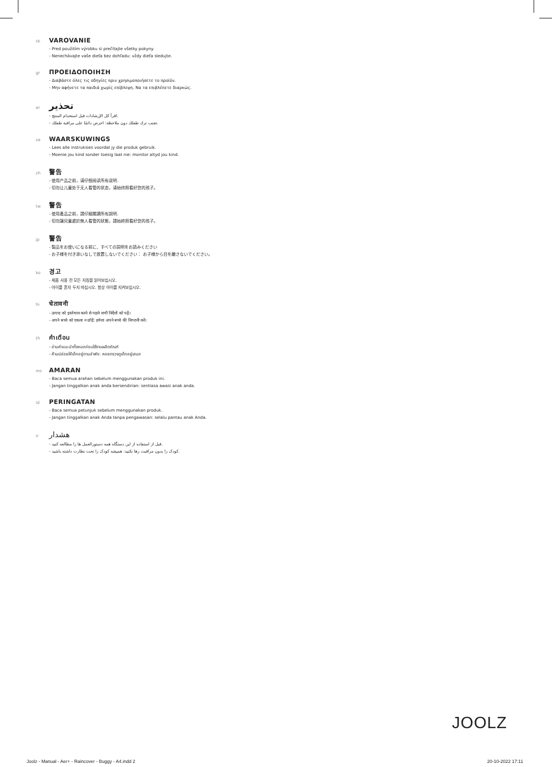sk VAROVANIE
- Pred použitím výrobku si prečítajte všetky pokyny.
- Nenechávajte vaše dieťa bez dohľadu: vždy dieťa sledujte.
gr ΠΡΟΕΙΔΟΠΟΙΗΣΗ
- Διαβάστε όλες τις οδηγίες πριν χρησιμοποιήσετε το προϊόν.
- Μην αφήνετε τα παιδιά χωρίς επίβλεψη. Να τα επιβλέπετε διαρκώς.
ar تحذير
- اقرأ كل الإرشادات قبل استخدام المنتج.
- تجنب ترك طفلك دون ملاحظة: احرص دائمًا على مراقبة طفلك.
za WAARSKUWINGS
- Lees alle instruksies voordat jy die produk gebruik.
- Moenie jou kind sonder toesig laat nie: monitor altyd jou kind.
zh 警告
- 使用产品之前，请仔细阅读所有说明.
- 切勿让儿童处于无人看管的状态，请始终照看好您的孩子。
tw 警告
- 使用產品之前，請仔細閱讀所有說明.
- 切勿讓兒童處於無人看管的狀態，請始終照看好您的孩子。
jp 警告
- 製品をお使いになる前に、すべての説明をお読みください
- お子様を付き添いなしで放置しないでください： お子様から目を離さないでください。
ko 경고
- 제품 사용 전 모든 지침을 읽어보십시오.
- 아이를 혼자 두지 마십시오. 항상 아이를 지켜보십시오.
hi चेतावनी
- उत्पाद को इस्तेमाल करने से पहले सभी निर्देशों को पढ़ें।
- अपने बच्चे को एकला न छोड़ें: हमेशा अपने बच्चे की निगरानी करें।
th คำเตือน
- อ่านคำแนะนำทั้งหมดก่อนใช้งานผลิตภัณฑ์
- ห้ามปล่อยให้เด็กอยู่ตามลำพัง: คอยตรวจดูเด็กอยู่เสมอ
ms AMARAN
- Baca semua arahan sebelum menggunakan produk ini.
- Jangan tinggalkan anak anda bersendirian: sentiasa awasi anak anda.
id PERINGATAN
- Baca semua petunjuk sebelum menggunakan produk.
- Jangan tinggalkan anak Anda tanpa pengawasan: selalu pantau anak Anda.
ir هشدار
- قبل از استفاده از این دستگاه همه دستورالعمل ها را مطالعه کنید.
- کودک را بدون مراقبت رها نکنید: همیشه کودک را تحت نظارت داشته باشید.
JOOLZ
Joolz - Manual - Aer+ - Raincover - Buggy - A4.indd 2
20-10-2022 17:11